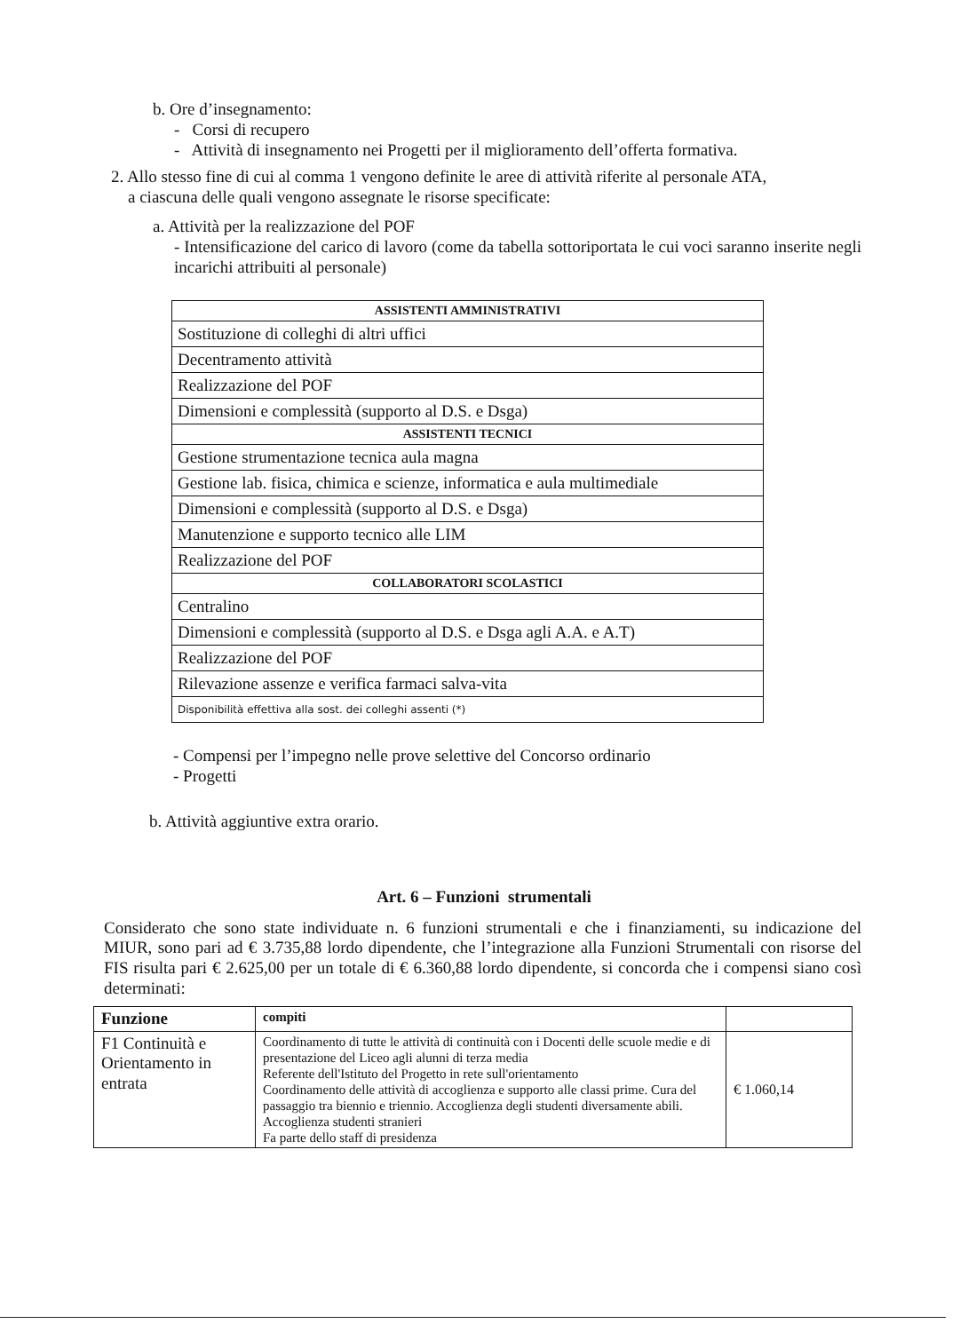b. Ore d’insegnamento:
- Corsi di recupero
- Attività di insegnamento nei Progetti per il miglioramento dell’offerta formativa.
2. Allo stesso fine di cui al comma 1 vengono definite le aree di attività riferite al personale ATA,
a ciascuna delle quali vengono assegnate le risorse specificate:
a. Attività per la realizzazione del POF
- Intensificazione del carico di lavoro (come da tabella sottoriportata le cui voci saranno inserite negli incarichi attribuiti al personale)
| ASSISTENTI AMMINISTRATIVI |
| Sostituzione di colleghi di altri uffici |
| Decentramento attività |
| Realizzazione del POF |
| Dimensioni e complessità (supporto al D.S. e Dsga) |
| ASSISTENTI TECNICI |
| Gestione strumentazione tecnica aula magna |
| Gestione lab. fisica, chimica e scienze, informatica e aula multimediale |
| Dimensioni e complessità (supporto al D.S. e Dsga) |
| Manutenzione e supporto tecnico alle LIM |
| Realizzazione del POF |
| COLLABORATORI SCOLASTICI |
| Centralino |
| Dimensioni e complessità (supporto al D.S. e Dsga agli A.A. e A.T) |
| Realizzazione del POF |
| Rilevazione assenze e verifica farmaci salva-vita |
| Disponibilità effettiva alla sost. dei colleghi assenti (*) |
- Compensi per l’impegno nelle prove selettive del Concorso ordinario
- Progetti
b. Attività aggiuntive extra orario.
Art. 6 – Funzioni strumentali
Considerato che sono state individuate n. 6 funzioni strumentali e che i finanziamenti, su indicazione del MIUR, sono pari ad € 3.735,88 lordo dipendente, che l’integrazione alla Funzioni Strumentali con risorse del FIS risulta pari € 2.625,00 per un totale di € 6.360,88 lordo dipendente, si concorda che i compensi siano così determinati:
| Funzione | compiti | |
| --- | --- | --- |
| F1 Continuità e Orientamento in entrata | Coordinamento di tutte le attività di continuità con i Docenti delle scuole medie e di presentazione del Liceo agli alunni di terza media Referente dell'Istituto del Progetto in rete sull'orientamento Coordinamento delle attività di accoglienza e supporto alle classi prime. Cura del passaggio tra biennio e triennio. Accoglienza degli studenti diversamente abili. Accoglienza studenti stranieri Fa parte dello staff di presidenza | € 1.060,14 |